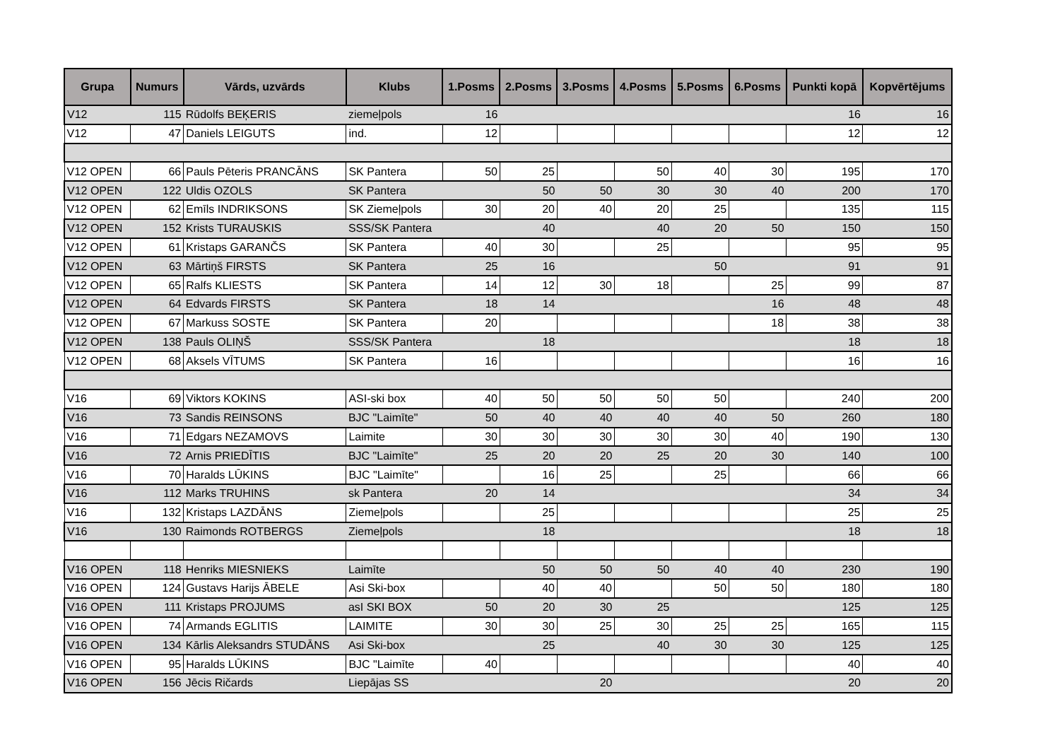| Grupa | Numurs | Vārds, uzvārds | Klubs | 1.Posms | 2.Posms | 3.Posms | 4.Posms | 5.Posms | 6.Posms | Punkti kopā | Kopvērtējums |
| --- | --- | --- | --- | --- | --- | --- | --- | --- | --- | --- | --- |
| V12 | 115 | Rūdolfs BEĶERIS | ziemeļpols | 16 | | | | | | 16 | 16 |
| V12 | 47 | Daniels LEIGUTS | ind. | 12 | | | | | | 12 | 12 |
| V12 OPEN | 66 | Pauls Pēteris PRANCĀNS | SK Pantera | 50 | 25 | | 50 | 40 | 30 | 195 | 170 |
| V12 OPEN | 122 | Uldis OZOLS | SK Pantera | | 50 | 50 | 30 | 30 | 40 | 200 | 170 |
| V12 OPEN | 62 | Emīls INDRIKSONS | SK Ziemeļpols | 30 | 20 | 40 | 20 | 25 | | 135 | 115 |
| V12 OPEN | 152 | Krists TURAUSKIS | SSS/SK Pantera | | 40 | | 40 | 20 | 50 | 150 | 150 |
| V12 OPEN | 61 | Kristaps GARANČS | SK Pantera | 40 | 30 | | 25 | | | 95 | 95 |
| V12 OPEN | 63 | Mārtiņš FIRSTS | SK Pantera | 25 | 16 | | | 50 | | 91 | 91 |
| V12 OPEN | 65 | Ralfs KLIESTS | SK Pantera | 14 | 12 | 30 | 18 | | 25 | 99 | 87 |
| V12 OPEN | 64 | Edvards FIRSTS | SK Pantera | 18 | 14 | | | | 16 | 48 | 48 |
| V12 OPEN | 67 | Markuss SOSTE | SK Pantera | 20 | | | | | 18 | 38 | 38 |
| V12 OPEN | 138 | Pauls OLIŅŠ | SSS/SK Pantera | | 18 | | | | | 18 | 18 |
| V12 OPEN | 68 | Aksels VĪTUMS | SK Pantera | 16 | | | | | | 16 | 16 |
| V16 | 69 | Viktors KOKINS | ASI-ski box | 40 | 50 | 50 | 50 | 50 | | 240 | 200 |
| V16 | 73 | Sandis REINSONS | BJC "Laimīte" | 50 | 40 | 40 | 40 | 40 | 50 | 260 | 180 |
| V16 | 71 | Edgars NEZAMOVS | Laimite | 30 | 30 | 30 | 30 | 30 | 40 | 190 | 130 |
| V16 | 72 | Arnis PRIEDĪTIS | BJC "Laimīte" | 25 | 20 | 20 | 25 | 20 | 30 | 140 | 100 |
| V16 | 70 | Haralds LŪKINS | BJC "Laimīte" | | 16 | 25 | | 25 | | 66 | 66 |
| V16 | 112 | Marks TRUHINS | sk Pantera | 20 | 14 | | | | | 34 | 34 |
| V16 | 132 | Kristaps LAZDĀNS | Ziemeļpols | | 25 | | | | | 25 | 25 |
| V16 | 130 | Raimonds ROTBERGS | Ziemeļpols | | 18 | | | | | 18 | 18 |
| V16 OPEN | 118 | Henriks MIESNIEKS | Laimīte | | 50 | 50 | 50 | 40 | 40 | 230 | 190 |
| V16 OPEN | 124 | Gustavs Harijs ĀBELE | Asi Ski-box | | 40 | 40 | | 50 | 50 | 180 | 180 |
| V16 OPEN | 111 | Kristaps PROJUMS | asI SKI BOX | 50 | 20 | 30 | 25 | | | 125 | 125 |
| V16 OPEN | 74 | Armands EGLITIS | LAIMITE | 30 | 30 | 25 | 30 | 25 | 25 | 165 | 115 |
| V16 OPEN | 134 | Kārlis Aleksandrs STUDĀNS | Asi Ski-box | | 25 | | 40 | 30 | 30 | 125 | 125 |
| V16 OPEN | 95 | Haralds LŪKINS | BJC "Laimīte | 40 | | | | | | 40 | 40 |
| V16 OPEN | 156 | Jēcis Ričards | Liepājas SS | | | 20 | | | | 20 | 20 |